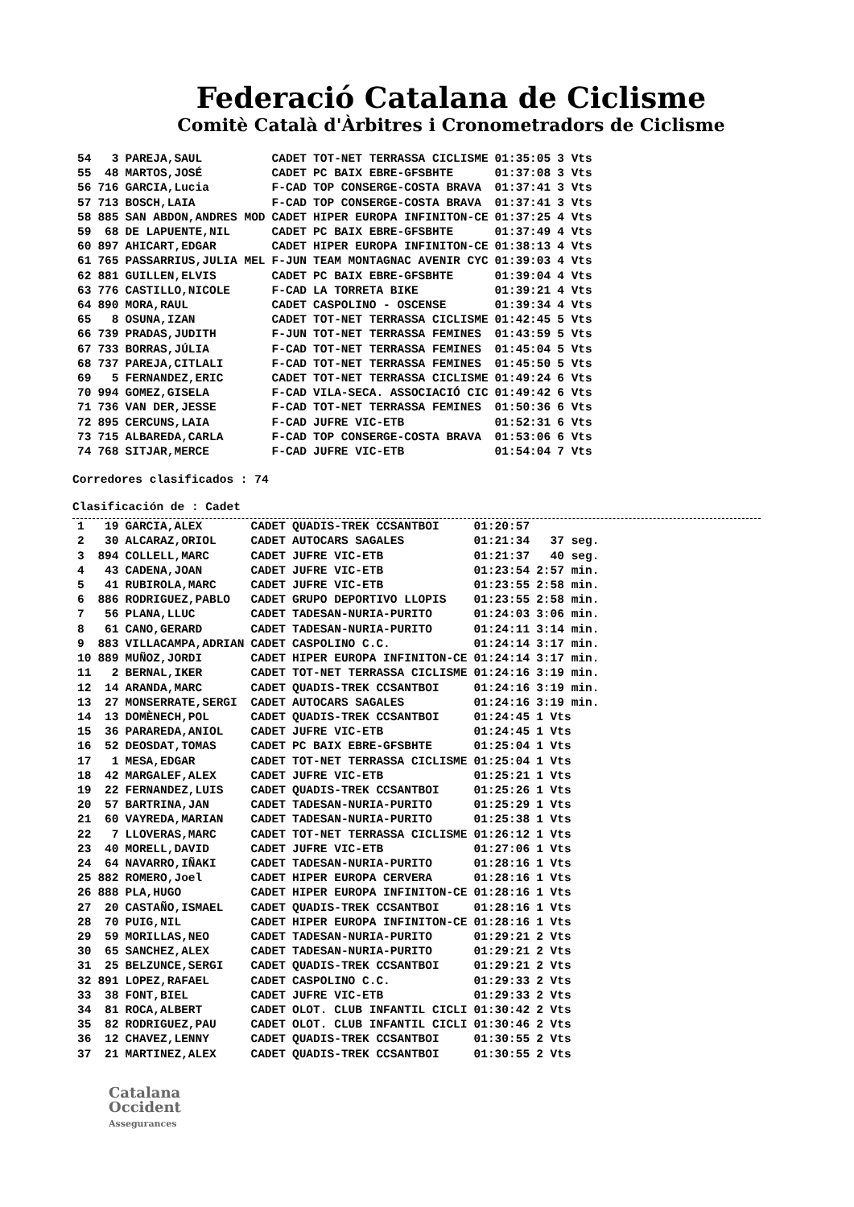Federació Catalana de Ciclisme
Comitè Català d'Àrbitres i Cronometradors de Ciclisme
| 54 | 3 | PAREJA,SAUL | CADET | TOT-NET TERRASSA CICLISME | 01:35:05 | 3 Vts |
| 55 | 48 | MARTOS,JOSÉ | CADET | PC BAIX EBRE-GFSBHTE | 01:37:08 | 3 Vts |
| 56 | 716 | GARCIA,Lucia | F-CAD | TOP CONSERGE-COSTA BRAVA | 01:37:41 | 3 Vts |
| 57 | 713 | BOSCH,LAIA | F-CAD | TOP CONSERGE-COSTA BRAVA | 01:37:41 | 3 Vts |
| 58 | 885 | SAN ABDON,ANDRES MOD | CADET | HIPER EUROPA INFINITON-CE | 01:37:25 | 4 Vts |
| 59 | 68 | DE LAPUENTE,NIL | CADET | PC BAIX EBRE-GFSBHTE | 01:37:49 | 4 Vts |
| 60 | 897 | AHICART,EDGAR | CADET | HIPER EUROPA INFINITON-CE | 01:38:13 | 4 Vts |
| 61 | 765 | PASSARRIUS,JULIA MEL | F-JUN | TEAM MONTAGNAC AVENIR CYC | 01:39:03 | 4 Vts |
| 62 | 881 | GUILLEN,ELVIS | CADET | PC BAIX EBRE-GFSBHTE | 01:39:04 | 4 Vts |
| 63 | 776 | CASTILLO,NICOLE | F-CAD | LA TORRETA BIKE | 01:39:21 | 4 Vts |
| 64 | 890 | MORA,RAUL | CADET | CASPOLINO - OSCENSE | 01:39:34 | 4 Vts |
| 65 | 8 | OSUNA,IZAN | CADET | TOT-NET TERRASSA CICLISME | 01:42:45 | 5 Vts |
| 66 | 739 | PRADAS,JUDITH | F-JUN | TOT-NET TERRASSA FEMINES | 01:43:59 | 5 Vts |
| 67 | 733 | BORRAS,JÚLIA | F-CAD | TOT-NET TERRASSA FEMINES | 01:45:04 | 5 Vts |
| 68 | 737 | PAREJA,CITLALI | F-CAD | TOT-NET TERRASSA FEMINES | 01:45:50 | 5 Vts |
| 69 | 5 | FERNANDEZ,ERIC | CADET | TOT-NET TERRASSA CICLISME | 01:49:24 | 6 Vts |
| 70 | 994 | GOMEZ,GISELA | F-CAD | VILA-SECA. ASSOCIACIÓ CIC | 01:49:42 | 6 Vts |
| 71 | 736 | VAN DER,JESSE | F-CAD | TOT-NET TERRASSA FEMINES | 01:50:36 | 6 Vts |
| 72 | 895 | CERCUNS,LAIA | F-CAD | JUFRE VIC-ETB | 01:52:31 | 6 Vts |
| 73 | 715 | ALBAREDA,CARLA | F-CAD | TOP CONSERGE-COSTA BRAVA | 01:53:06 | 6 Vts |
| 74 | 768 | SITJAR,MERCE | F-CAD | JUFRE VIC-ETB | 01:54:04 | 7 Vts |
Corredores clasificados : 74
Clasificación de : Cadet
| 1 | 19 | GARCIA,ALEX | CADET | QUADIS-TREK CCSANTBOI | 01:20:57 | |
| 2 | 30 | ALCARAZ,ORIOL | CADET | AUTOCARS SAGALES | 01:21:34 | 37 seg. |
| 3 | 894 | COLLELL,MARC | CADET | JUFRE VIC-ETB | 01:21:37 | 40 seg. |
| 4 | 43 | CADENA,JOAN | CADET | JUFRE VIC-ETB | 01:23:54 | 2:57 min. |
| 5 | 41 | RUBIROLA,MARC | CADET | JUFRE VIC-ETB | 01:23:55 | 2:58 min. |
| 6 | 886 | RODRIGUEZ,PABLO | CADET | GRUPO DEPORTIVO LLOPIS | 01:23:55 | 2:58 min. |
| 7 | 56 | PLANA,LLUC | CADET | TADESAN-NURIA-PURITO | 01:24:03 | 3:06 min. |
| 8 | 61 | CANO,GERARD | CADET | TADESAN-NURIA-PURITO | 01:24:11 | 3:14 min. |
| 9 | 883 | VILLACAMPA,ADRIAN | CADET | CASPOLINO C.C. | 01:24:14 | 3:17 min. |
| 10 | 889 | MUÑOZ,JORDI | CADET | HIPER EUROPA INFINITON-CE | 01:24:14 | 3:17 min. |
| 11 | 2 | BERNAL,IKER | CADET | TOT-NET TERRASSA CICLISME | 01:24:16 | 3:19 min. |
| 12 | 14 | ARANDA,MARC | CADET | QUADIS-TREK CCSANTBOI | 01:24:16 | 3:19 min. |
| 13 | 27 | MONSERRATE,SERGI | CADET | AUTOCARS SAGALES | 01:24:16 | 3:19 min. |
| 14 | 13 | DOMÈNECH,POL | CADET | QUADIS-TREK CCSANTBOI | 01:24:45 | 1 Vts |
| 15 | 36 | PARAREDA,ANIOL | CADET | JUFRE VIC-ETB | 01:24:45 | 1 Vts |
| 16 | 52 | DEOSDAT,TOMAS | CADET | PC BAIX EBRE-GFSBHTE | 01:25:04 | 1 Vts |
| 17 | 1 | MESA,EDGAR | CADET | TOT-NET TERRASSA CICLISME | 01:25:04 | 1 Vts |
| 18 | 42 | MARGALEF,ALEX | CADET | JUFRE VIC-ETB | 01:25:21 | 1 Vts |
| 19 | 22 | FERNANDEZ,LUIS | CADET | QUADIS-TREK CCSANTBOI | 01:25:26 | 1 Vts |
| 20 | 57 | BARTRINA,JAN | CADET | TADESAN-NURIA-PURITO | 01:25:29 | 1 Vts |
| 21 | 60 | VAYREDA,MARIAN | CADET | TADESAN-NURIA-PURITO | 01:25:38 | 1 Vts |
| 22 | 7 | LLOVERAS,MARC | CADET | TOT-NET TERRASSA CICLISME | 01:26:12 | 1 Vts |
| 23 | 40 | MORELL,DAVID | CADET | JUFRE VIC-ETB | 01:27:06 | 1 Vts |
| 24 | 64 | NAVARRO,IÑAKI | CADET | TADESAN-NURIA-PURITO | 01:28:16 | 1 Vts |
| 25 | 882 | ROMERO,Joel | CADET | HIPER EUROPA CERVERA | 01:28:16 | 1 Vts |
| 26 | 888 | PLA,HUGO | CADET | HIPER EUROPA INFINITON-CE | 01:28:16 | 1 Vts |
| 27 | 20 | CASTAÑO,ISMAEL | CADET | QUADIS-TREK CCSANTBOI | 01:28:16 | 1 Vts |
| 28 | 70 | PUIG,NIL | CADET | HIPER EUROPA INFINITON-CE | 01:28:16 | 1 Vts |
| 29 | 59 | MORILLAS,NEO | CADET | TADESAN-NURIA-PURITO | 01:29:21 | 2 Vts |
| 30 | 65 | SANCHEZ,ALEX | CADET | TADESAN-NURIA-PURITO | 01:29:21 | 2 Vts |
| 31 | 25 | BELZUNCE,SERGI | CADET | QUADIS-TREK CCSANTBOI | 01:29:21 | 2 Vts |
| 32 | 891 | LOPEZ,RAFAEL | CADET | CASPOLINO C.C. | 01:29:33 | 2 Vts |
| 33 | 38 | FONT,BIEL | CADET | JUFRE VIC-ETB | 01:29:33 | 2 Vts |
| 34 | 81 | ROCA,ALBERT | CADET | OLOT. CLUB INFANTIL CICLI | 01:30:42 | 2 Vts |
| 35 | 82 | RODRIGUEZ,PAU | CADET | OLOT. CLUB INFANTIL CICLI | 01:30:46 | 2 Vts |
| 36 | 12 | CHAVEZ,LENNY | CADET | QUADIS-TREK CCSANTBOI | 01:30:55 | 2 Vts |
| 37 | 21 | MARTINEZ,ALEX | CADET | QUADIS-TREK CCSANTBOI | 01:30:55 | 2 Vts |
Catalana
Occident
Assegurances